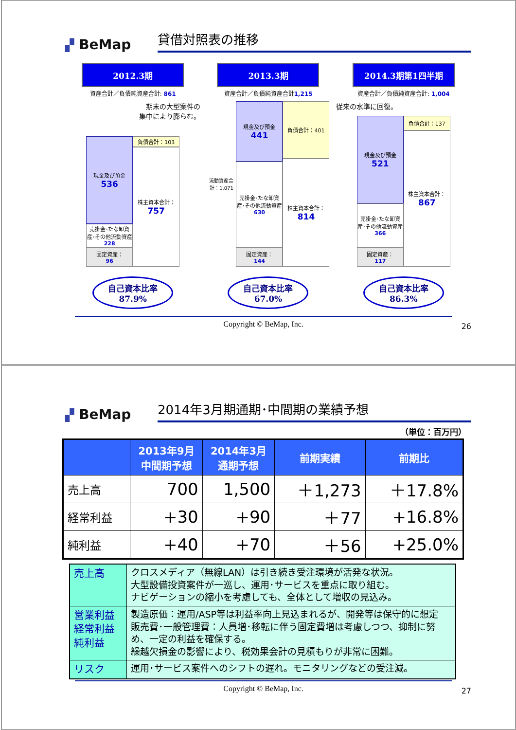▞ BeMap
貸借対照表の推移
2012.3期
資産合計／負債純資産合計: 861
期末の大型案件の
集中により膨らむ。
現金及び預金
536
売掛金･たな卸資産･その他流動資産
228
固定資産：
96
負債合計：103
株主資本合計：
757
自己資本比率
87.9%
2013.3期
資産合計／負債純資産合計1,215
流動資産合計：1,071
現金及び預金
441
売掛金･たな卸資産･その他流動資産
630
固定資産：
144
負債合計：401
株主資本合計：
814
自己資本比率
67.0%
2014.3期第1四半期
資産合計／負債純資産合計: 1,004
従来の水準に回復。
現金及び預金
521
売掛金･たな卸資産･その他流動資産
366
固定資産：
117
負債合計：137
株主資本合計：
867
自己資本比率
86.3%
Copyright © BeMap, Inc.
26
▞ BeMap
2014年3月期通期･中間期の業績予想
（単位：百万円）
| | 2013年9月 中間期予想 | 2014年3月 通期予想 | 前期実績 | 前期比 |
| --- | --- | --- | --- | --- |
| 売上高 | 700 | 1,500 | ＋1,273 | ＋17.8% |
| 経常利益 | +30 | +90 | ＋77 | +16.8% |
| 純利益 | +40 | +70 | ＋56 | +25.0% |
| 売上高 | クロスメディア（無線LAN）は引き続き受注環境が活発な状況。 大型設備投資案件が一巡し、運用･サービスを重点に取り組む。 ナビゲーションの縮小を考慮しても、全体として増収の見込み。 |
| 営業利益 経常利益 純利益 | 製造原価：運用/ASP等は利益率向上見込まれるが、開発等は保守的に想定 販売費･一般管理費：人員増･移転に伴う固定費増は考慮しつつ、抑制に努め、一定の利益を確保する。 繰越欠損金の影響により、税効果会計の見積もりが非常に困難。 |
| リスク | 運用･サービス案件へのシフトの遅れ。モニタリングなどの受注減。 |
Copyright © BeMap, Inc.
27